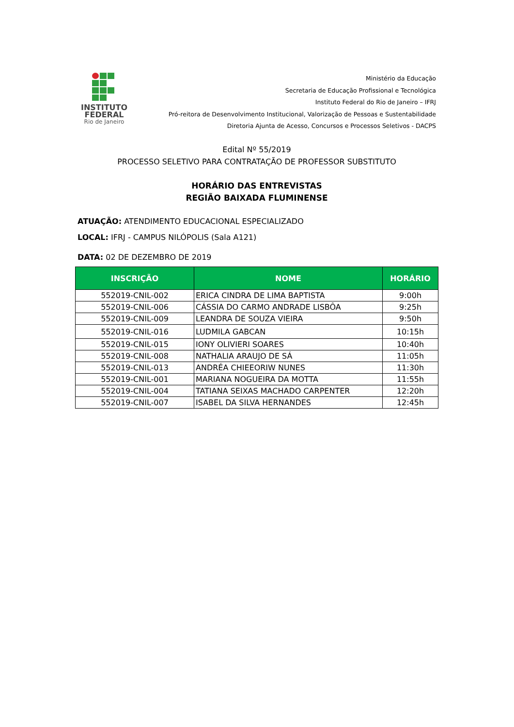INSTITUTO
FEDERAL
Rio de Janeiro
Ministério da Educação
Secretaria de Educação Profissional e Tecnológica
Instituto Federal do Rio de Janeiro – IFRJ
Pró-reitora de Desenvolvimento Institucional, Valorização de Pessoas e Sustentabilidade
Diretoria Ajunta de Acesso, Concursos e Processos Seletivos - DACPS
Edital Nº 55/2019
PROCESSO SELETIVO PARA CONTRATAÇÃO DE PROFESSOR SUBSTITUTO
HORÁRIO DAS ENTREVISTAS
REGIÃO BAIXADA FLUMINENSE
ATUAÇÃO: ATENDIMENTO EDUCACIONAL ESPECIALIZADO
LOCAL: IFRJ - CAMPUS NILÓPOLIS (Sala A121)
DATA: 02 DE DEZEMBRO DE 2019
| INSCRIÇÃO | NOME | HORÁRIO |
| --- | --- | --- |
| 552019-CNIL-002 | ERICA CINDRA DE LIMA BAPTISTA | 9:00h |
| 552019-CNIL-006 | CÁSSIA DO CARMO ANDRADE LISBÔA | 9:25h |
| 552019-CNIL-009 | LEANDRA DE SOUZA VIEIRA | 9:50h |
| 552019-CNIL-016 | LUDMILA GABCAN | 10:15h |
| 552019-CNIL-015 | IONY OLIVIERI SOARES | 10:40h |
| 552019-CNIL-008 | NATHALIA ARAUJO DE SÁ | 11:05h |
| 552019-CNIL-013 | ANDRÉA CHIEEORIW NUNES | 11:30h |
| 552019-CNIL-001 | MARIANA NOGUEIRA DA MOTTA | 11:55h |
| 552019-CNIL-004 | TATIANA SEIXAS MACHADO CARPENTER | 12:20h |
| 552019-CNIL-007 | ISABEL DA SILVA HERNANDES | 12:45h |